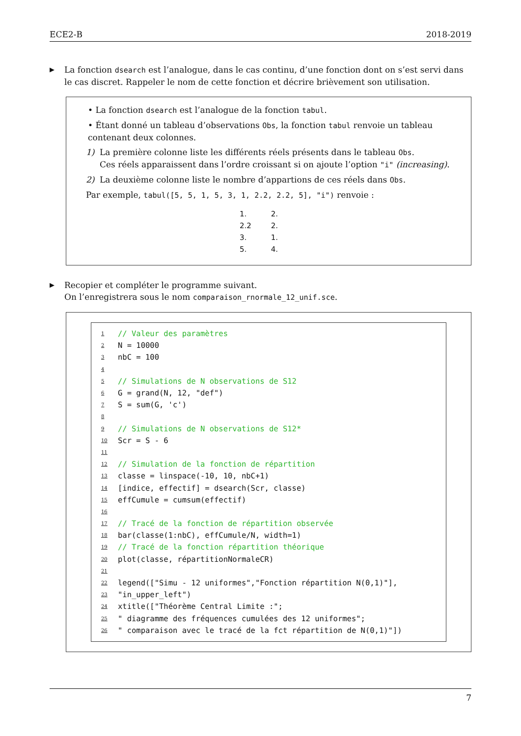ECE2-B 2018-2019
▶
La fonction dsearch est l’analogue, dans le cas continu, d’une fonction dont on s’est servi dans le cas discret. Rappeler le nom de cette fonction et décrire brièvement son utilisation.
• La fonction dsearch est l’analogue de la fonction tabul.
• Étant donné un tableau d’observations Obs, la fonction tabul renvoie un tableau contenant deux colonnes.
1) La première colonne liste les différents réels présents dans le tableau Obs.
Ces réels apparaissent dans l’ordre croissant si on ajoute l’option "i" (increasing).
2) La deuxième colonne liste le nombre d’appartions de ces réels dans Obs.
Par exemple, tabul([5, 5, 1, 5, 3, 1, 2.2, 2.2, 5], "i") renvoie :
| 1. | 2. |
| 2.2 | 2. |
| 3. | 1. |
| 5. | 4. |
▶
Recopier et compléter le programme suivant.
On l’enregistrera sous le nom comparaison_rnormale_12_unif.sce.
1 // Valeur des paramètres
2 N = 10000
3 nbC = 100
4
5 // Simulations de N observations de S12
6 G = grand(N, 12, "def")
7 S = sum(G, 'c')
8
9 // Simulations de N observations de S12*
10 Scr = S - 6
11
12 // Simulation de la fonction de répartition
13 classe = linspace(-10, 10, nbC+1)
14 [indice, effectif] = dsearch(Scr, classe)
15 effCumule = cumsum(effectif)
16
17 // Tracé de la fonction de répartition observée
18 bar(classe(1:nbC), effCumule/N, width=1)
19 // Tracé de la fonction répartition théorique
20 plot(classe, répartitionNormaleCR)
21
22 legend(["Simu - 12 uniformes","Fonction répartition N(0,1)"],
23 "in_upper_left")
24 xtitle(["Théorème Central Limite :";
25 " diagramme des fréquences cumulées des 12 uniformes";
26 " comparaison avec le tracé de la fct répartition de N(0,1)"])
7